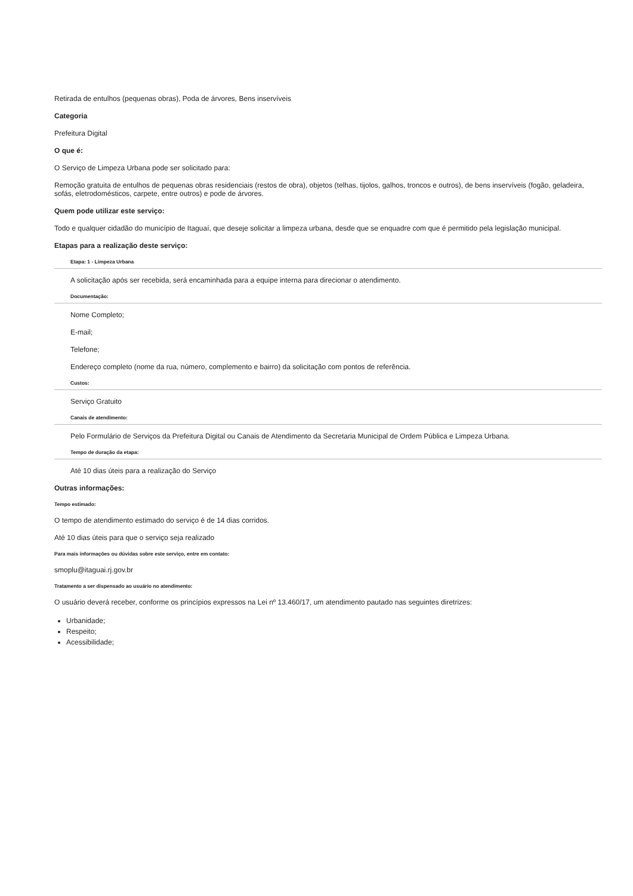Retirada de entulhos (pequenas obras), Poda de árvores, Bens inservíveis
Categoria
Prefeitura Digital
O que é:
O Serviço de Limpeza Urbana pode ser solicitado para:
Remoção gratuita de entulhos de pequenas obras residenciais (restos de obra), objetos (telhas, tijolos, galhos, troncos e outros), de bens inservíveis (fogão, geladeira, sofás, eletrodomésticos, carpete, entre outros) e pode de árvores.
Quem pode utilizar este serviço:
Todo e qualquer cidadão do município de Itaguaí, que deseje solicitar a limpeza urbana, desde que se enquadre com que é permitido pela legislação municipal.
Etapas para a realização deste serviço:
Etapa: 1 - Limpeza Urbana
A solicitação após ser recebida, será encaminhada para a equipe interna para direcionar o atendimento.
Documentação:
Nome Completo;
E-mail;
Telefone;
Endereço completo (nome da rua, número, complemento e bairro) da solicitação com pontos de referência.
Custos:
Serviço Gratuito
Canais de atendimento:
Pelo Formulário de Serviços da Prefeitura Digital ou Canais de Atendimento da Secretaria Municipal de Ordem Pública e Limpeza Urbana.
Tempo de duração da etapa:
Até 10 dias úteis para a realização do Serviço
Outras informações:
Tempo estimado:
O tempo de atendimento estimado do serviço é de 14 dias corridos.
Até 10 dias úteis para que o serviço seja realizado
Para mais informações ou dúvidas sobre este serviço, entre em contato:
smoplu@itaguai.rj.gov.br
Tratamento a ser dispensado ao usuário no atendimento:
O usuário deverá receber, conforme os princípios expressos na Lei nº 13.460/17, um atendimento pautado nas seguintes diretrizes:
Urbanidade;
Respeito;
Acessibilidade;